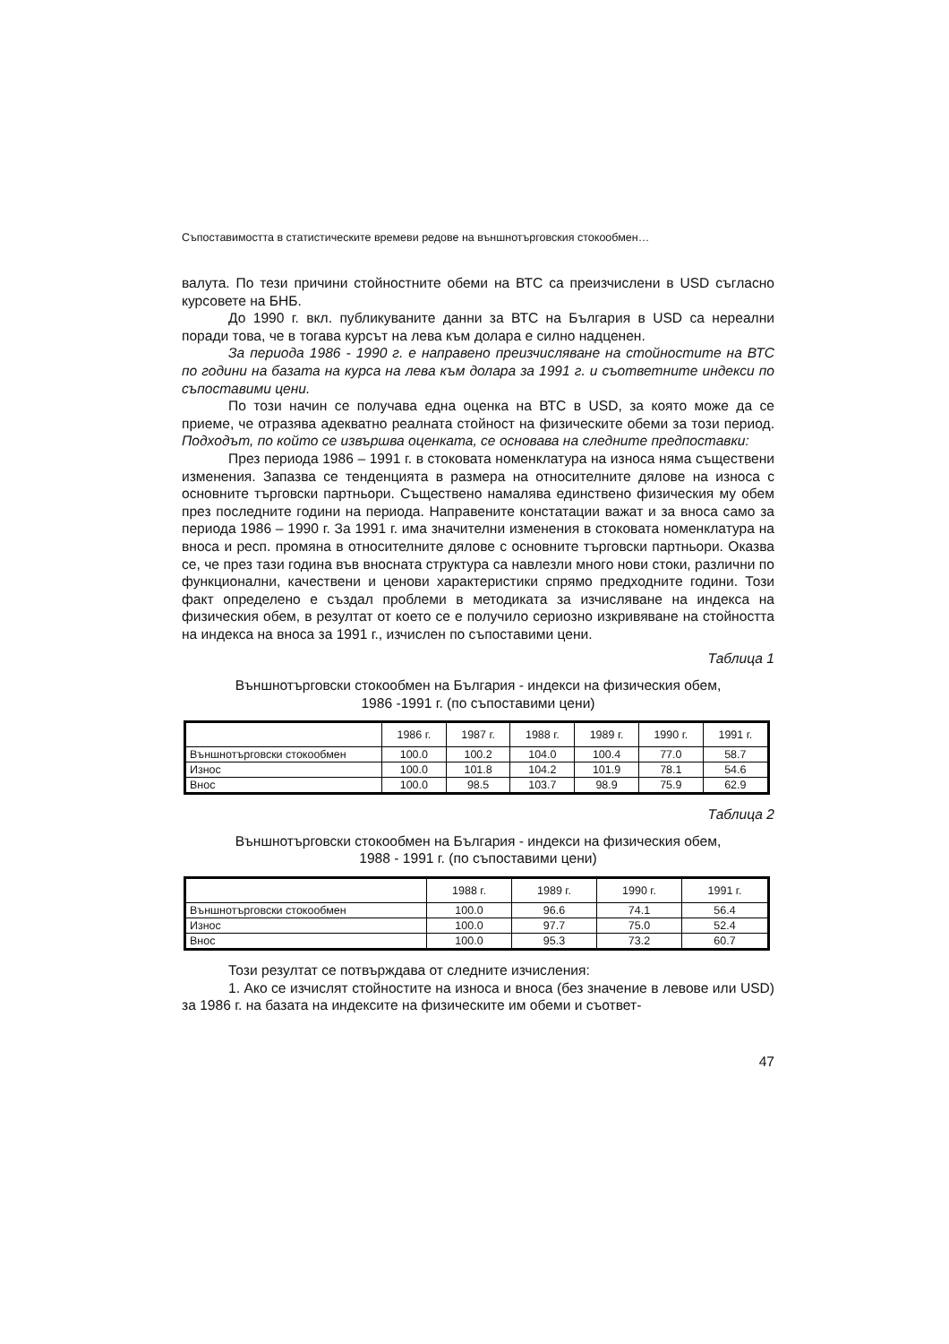Съпоставимостта в статистическите времеви редове на външнотърговския стокообмен…
валута. По тези причини стойностните обеми на ВТС са преизчислени в USD съгласно курсовете на БНБ.
До 1990 г. вкл. публикуваните данни за ВТС на България в USD са нереални поради това, че в тогава курсът на лева към долара е силно надценен.
За периода 1986 - 1990 г. е направено преизчисляване на стойностите на ВТС по години на базата на курса на лева към долара за 1991 г. и съответните индекси по съпоставими цени.
По този начин се получава една оценка на ВТС в USD, за която може да се приеме, че отразява адекватно реалната стойност на физическите обеми за този период. Подходът, по който се извършва оценката, се основава на следните предпоставки:
През периода 1986 – 1991 г. в стоковата номенклатура на износа няма съществени изменения. Запазва се тенденцията в размера на относителните дялове на износа с основните търговски партньори. Съществено намалява единствено физическия му обем през последните години на периода. Направените констатации важат и за вноса само за периода 1986 – 1990 г. За 1991 г. има значителни изменения в стоковата номенклатура на вноса и респ. промяна в относителните дялове с основните търговски партньори. Оказва се, че през тази година във вносната структура са навлезли много нови стоки, различни по функционални, качествени и ценови характеристики спрямо предходните години. Този факт определено е създал проблеми в методиката за изчисляване на индекса на физическия обем, в резултат от което се е получило сериозно изкривяване на стойността на индекса на вноса за 1991 г., изчислен по съпоставими цени.
Таблица 1
Външнотърговски стокообмен на България - индекси на физическия обем,
1986 -1991 г. (по съпоставими цени)
| | 1986 г. | 1987 г. | 1988 г. | 1989 г. | 1990 г. | 1991 г. |
| --- | --- | --- | --- | --- | --- | --- |
| Външнотърговски стокообмен | 100.0 | 100.2 | 104.0 | 100.4 | 77.0 | 58.7 |
| Износ | 100.0 | 101.8 | 104.2 | 101.9 | 78.1 | 54.6 |
| Внос | 100.0 | 98.5 | 103.7 | 98.9 | 75.9 | 62.9 |
Таблица 2
Външнотърговски стокообмен на България - индекси на физическия обем,
1988 - 1991 г. (по съпоставими цени)
| | 1988 г. | 1989 г. | 1990 г. | 1991 г. |
| --- | --- | --- | --- | --- |
| Външнотърговски стокообмен | 100.0 | 96.6 | 74.1 | 56.4 |
| Износ | 100.0 | 97.7 | 75.0 | 52.4 |
| Внос | 100.0 | 95.3 | 73.2 | 60.7 |
Този резултат се потвърждава от следните изчисления:
1. Ако се изчислят стойностите на износа и вноса (без значение в левове или USD) за 1986 г. на базата на индексите на физическите им обеми и съответ-
47